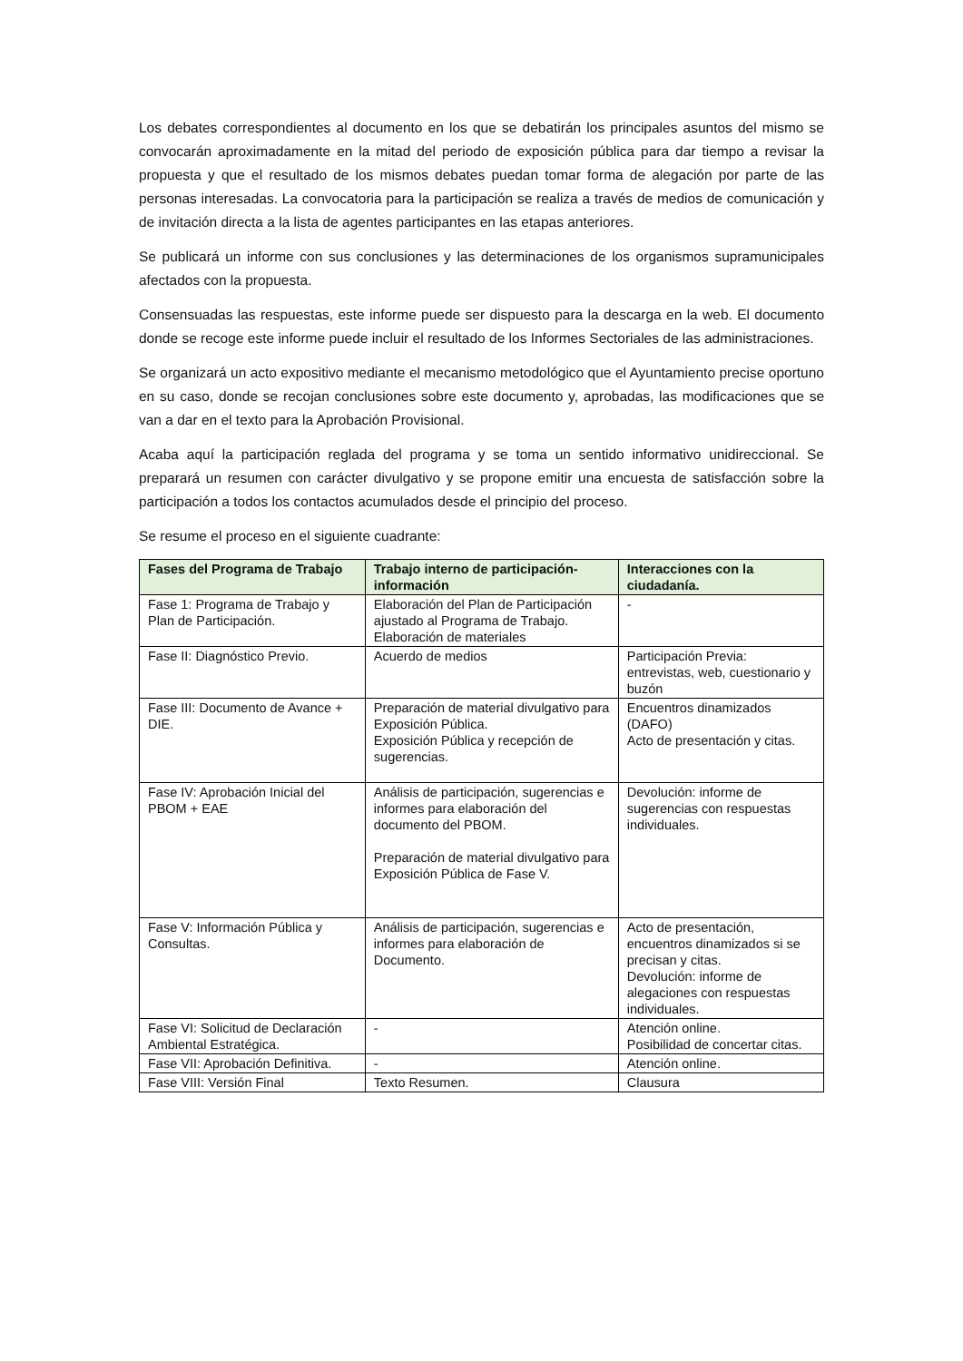Los debates correspondientes al documento en los que se debatirán los principales asuntos del mismo se convocarán aproximadamente en la mitad del periodo de exposición pública para dar tiempo a revisar la propuesta y que el resultado de los mismos debates puedan tomar forma de alegación por parte de las personas interesadas. La convocatoria para la participación se realiza a través de medios de comunicación y de invitación directa a la lista de agentes participantes en las etapas anteriores.
Se publicará un informe con sus conclusiones y las determinaciones de los organismos supramunicipales afectados con la propuesta.
Consensuadas las respuestas, este informe puede ser dispuesto para la descarga en la web. El documento donde se recoge este informe puede incluir el resultado de los Informes Sectoriales de las administraciones.
Se organizará un acto expositivo mediante el mecanismo metodológico que el Ayuntamiento precise oportuno en su caso, donde se recojan conclusiones sobre este documento y, aprobadas, las modificaciones que se van a dar en el texto para la Aprobación Provisional.
Acaba aquí la participación reglada del programa y se toma un sentido informativo unidireccional. Se preparará un resumen con carácter divulgativo y se propone emitir una encuesta de satisfacción sobre la participación a todos los contactos acumulados desde el principio del proceso.
Se resume el proceso en el siguiente cuadrante:
| Fases del Programa de Trabajo | Trabajo interno de participación-información | Interacciones con la ciudadanía. |
| --- | --- | --- |
| Fase 1: Programa de Trabajo y Plan de Participación. | Elaboración del Plan de Participación ajustado al Programa de Trabajo. Elaboración de materiales | - |
| Fase II: Diagnóstico Previo. | Acuerdo de medios | Participación Previa: entrevistas, web, cuestionario y buzón |
| Fase III: Documento de Avance + DIE. | Preparación de material divulgativo para Exposición Pública. Exposición Pública y recepción de sugerencias. | Encuentros dinamizados (DAFO) Acto de presentación y citas. |
| Fase IV: Aprobación Inicial del PBOM + EAE | Análisis de participación, sugerencias e informes para elaboración del documento del PBOM. Preparación de material divulgativo para Exposición Pública de Fase V. | Devolución: informe de sugerencias con respuestas individuales. |
| Fase V: Información Pública y Consultas. | Análisis de participación, sugerencias e informes para elaboración de Documento. | Acto de presentación, encuentros dinamizados si se precisan y citas. Devolución: informe de alegaciones con respuestas individuales. |
| Fase VI: Solicitud de Declaración Ambiental Estratégica. | - | Atención online. Posibilidad de concertar citas. |
| Fase VII: Aprobación Definitiva. | - | Atención online. |
| Fase VIII: Versión Final | Texto Resumen. | Clausura |